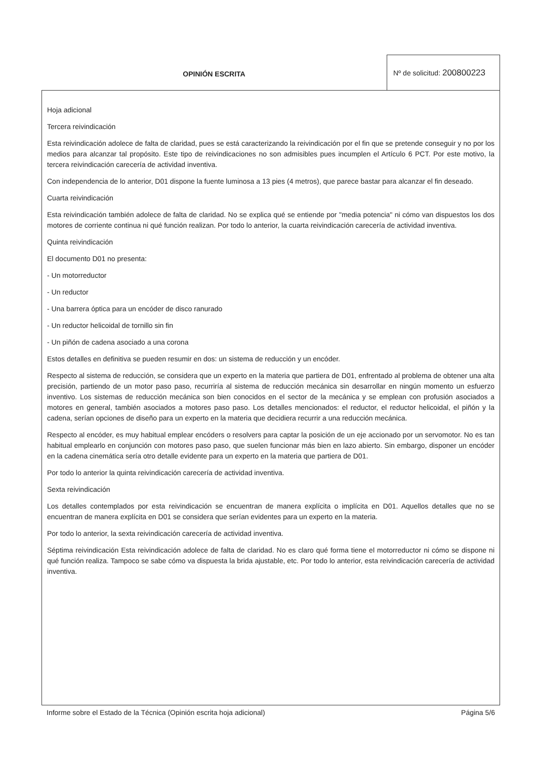OPINIÓN ESCRITA
Nº de solicitud: 200800223
Hoja adicional
Tercera reivindicación
Esta reivindicación adolece de falta de claridad, pues se está caracterizando la reivindicación por el fin que se pretende conseguir y no por los medios para alcanzar tal propósito. Este tipo de reivindicaciones no son admisibles pues incumplen el Artículo 6 PCT. Por este motivo, la tercera reivindicación carecería de actividad inventiva.
Con independencia de lo anterior, D01 dispone la fuente luminosa a 13 pies (4 metros), que parece bastar para alcanzar el fin deseado.
Cuarta reivindicación
Esta reivindicación también adolece de falta de claridad. No se explica qué se entiende por "media potencia" ni cómo van dispuestos los dos motores de corriente continua ni qué función realizan. Por todo lo anterior, la cuarta reivindicación carecería de actividad inventiva.
Quinta reivindicación
El documento D01 no presenta:
- Un motorreductor
- Un reductor
- Una barrera óptica para un encóder de disco ranurado
- Un reductor helicoidal de tornillo sin fin
- Un piñón de cadena asociado a una corona
Estos detalles en definitiva se pueden resumir en dos: un sistema de reducción y un encóder.
Respecto al sistema de reducción, se considera que un experto en la materia que partiera de D01, enfrentado al problema de obtener una alta precisión, partiendo de un motor paso paso, recurriría al sistema de reducción mecánica sin desarrollar en ningún momento un esfuerzo inventivo. Los sistemas de reducción mecánica son bien conocidos en el sector de la mecánica y se emplean con profusión asociados a motores en general, también asociados a motores paso paso. Los detalles mencionados: el reductor, el reductor helicoidal, el piñón y la cadena, serían opciones de diseño para un experto en la materia que decidiera recurrir a una reducción mecánica.
Respecto al encóder, es muy habitual emplear encóders o resolvers para captar la posición de un eje accionado por un servomotor. No es tan habitual emplearlo en conjunción con motores paso paso, que suelen funcionar más bien en lazo abierto. Sin embargo, disponer un encóder en la cadena cinemática sería otro detalle evidente para un experto en la materia que partiera de D01.
Por todo lo anterior la quinta reivindicación carecería de actividad inventiva.
Sexta reivindicación
Los detalles contemplados por esta reivindicación se encuentran de manera explícita o implícita en D01. Aquellos detalles que no se encuentran de manera explícita en D01 se considera que serían evidentes para un experto en la materia.
Por todo lo anterior, la sexta reivindicación carecería de actividad inventiva.
Séptima reivindicación Esta reivindicación adolece de falta de claridad. No es claro qué forma tiene el motorreductor ni cómo se dispone ni qué función realiza. Tampoco se sabe cómo va dispuesta la brida ajustable, etc. Por todo lo anterior, esta reivindicación carecería de actividad inventiva.
Informe sobre el Estado de la Técnica (Opinión escrita hoja adicional) Página 5/6